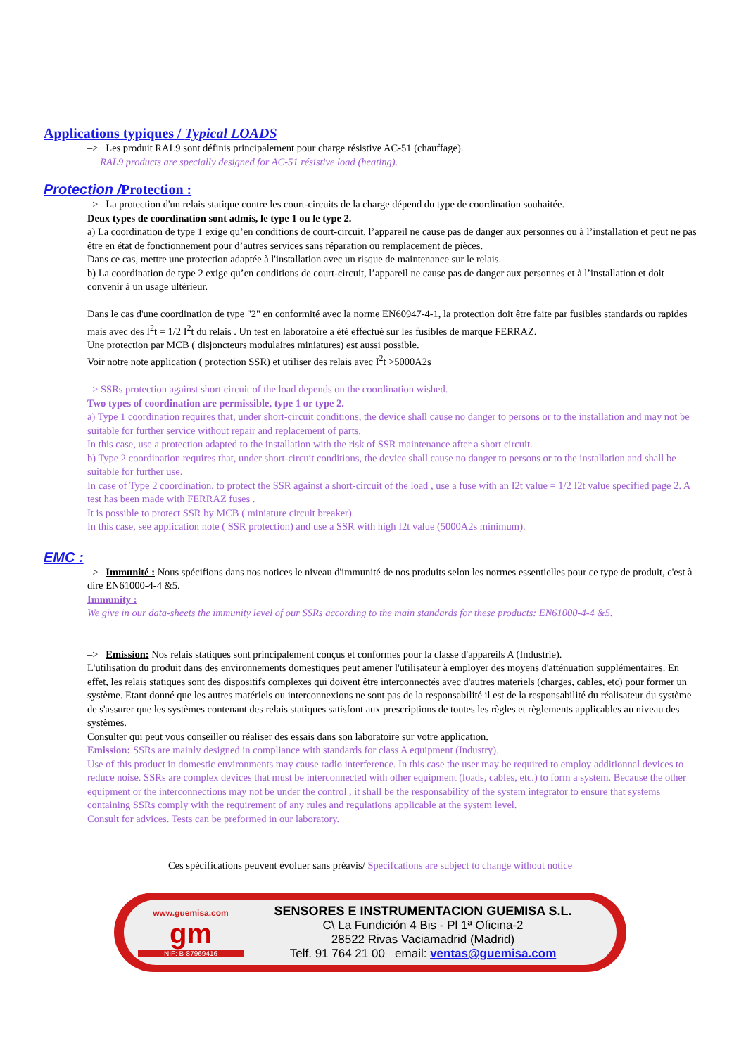Applications typiques / Typical LOADS
–> Les produit RAL9 sont définis principalement pour charge résistive AC-51 (chauffage).
RAL9 products are specially designed for AC-51 résistive load (heating).
Protection /Protection :
–> La protection d'un relais statique contre les court-circuits de la charge dépend du type de coordination souhaitée.
Deux types de coordination sont admis, le type 1 ou le type 2.
a) La coordination de type 1 exige qu’en conditions de court-circuit, l’appareil ne cause pas de danger aux personnes ou à l’installation et peut ne pas être en état de fonctionnement pour d’autres services sans réparation ou remplacement de pièces.
Dans ce cas, mettre une protection adaptée à l'installation avec un risque de maintenance sur le relais.
b) La coordination de type 2 exige qu’en conditions de court-circuit, l’appareil ne cause pas de danger aux personnes et à l’installation et doit convenir à un usage ultérieur.
Dans le cas d'une coordination de type "2" en conformité avec la norme EN60947-4-1, la protection doit être faite par fusibles standards ou rapides mais avec des I<sup>2</sup>t = 1/2 I<sup>2</sup>t du relais . Un test en laboratoire a été effectué sur les fusibles de marque FERRAZ.
Une protection par MCB ( disjoncteurs modulaires miniatures) est aussi possible.
Voir notre note application ( protection SSR) et utiliser des relais avec I<sup>2</sup>t >5000A2s
–> SSRs protection against short circuit of the load depends on the coordination wished.
Two types of coordination are permissible, type 1 or type 2.
a) Type 1 coordination requires that, under short-circuit conditions, the device shall cause no danger to persons or to the installation and may not be suitable for further service without repair and replacement of parts.
In this case, use a protection adapted to the installation with the risk of SSR maintenance after a short circuit.
b) Type 2 coordination requires that, under short-circuit conditions, the device shall cause no danger to persons or to the installation and shall be suitable for further use.
In case of Type 2 coordination, to protect the SSR against a short-circuit of the load , use a fuse with an I2t value = 1/2 I2t value specified page 2. A test has been made with FERRAZ fuses .
It is possible to protect SSR by MCB ( miniature circuit breaker).
In this case, see application note ( SSR protection) and use a SSR with high I2t value (5000A2s minimum).
EMC :
–> Immunité : Nous spécifions dans nos notices le niveau d'immunité de nos produits selon les normes essentielles pour ce type de produit, c'est à dire EN61000-4-4 &5.
Immunity :
We give in our data-sheets the immunity level of our SSRs according to the main standards for these products: EN61000-4-4 &5.
–> Emission: Nos relais statiques sont principalement conçus et conformes pour la classe d'appareils A (Industrie).
L'utilisation du produit dans des environnements domestiques peut amener l'utilisateur à employer des moyens d'atténuation supplémentaires. En effet, les relais statiques sont des dispositifs complexes qui doivent être interconnectés avec d'autres materiels (charges, cables, etc) pour former un système. Etant donné que les autres matériels ou interconnexions ne sont pas de la responsabilité il est de la responsabilité du réalisateur du système de s'assurer que les systèmes contenant des relais statiques satisfont aux prescriptions de toutes les règles et règlements applicables au niveau des systèmes.
Consulter qui peut vous conseiller ou réaliser des essais dans son laboratoire sur votre application.
Emission: SSRs are mainly designed in compliance with standards for class A equipment (Industry).
Use of this product in domestic environments may cause radio interference. In this case the user may be required to employ additionnal devices to reduce noise. SSRs are complex devices that must be interconnected with other equipment (loads, cables, etc.) to form a system. Because the other equipment or the interconnections may not be under the control , it shall be the responsability of the system integrator to ensure that systems containing SSRs comply with the requirement of any rules and regulations applicable at the system level.
Consult for advices. Tests can be preformed in our laboratory.
Ces spécifications peuvent évoluer sans préavis/ Specifcations are subject to change without notice
www.guemisa.com
gm
NIF: B-87969416
SENSORES E INSTRUMENTACION GUEMISA S.L.
C\ La Fundición 4 Bis - Pl 1ª Oficina-2
28522 Rivas Vaciamadrid (Madrid)
Telf. 91 764 21 00 email: ventas@guemisa.com